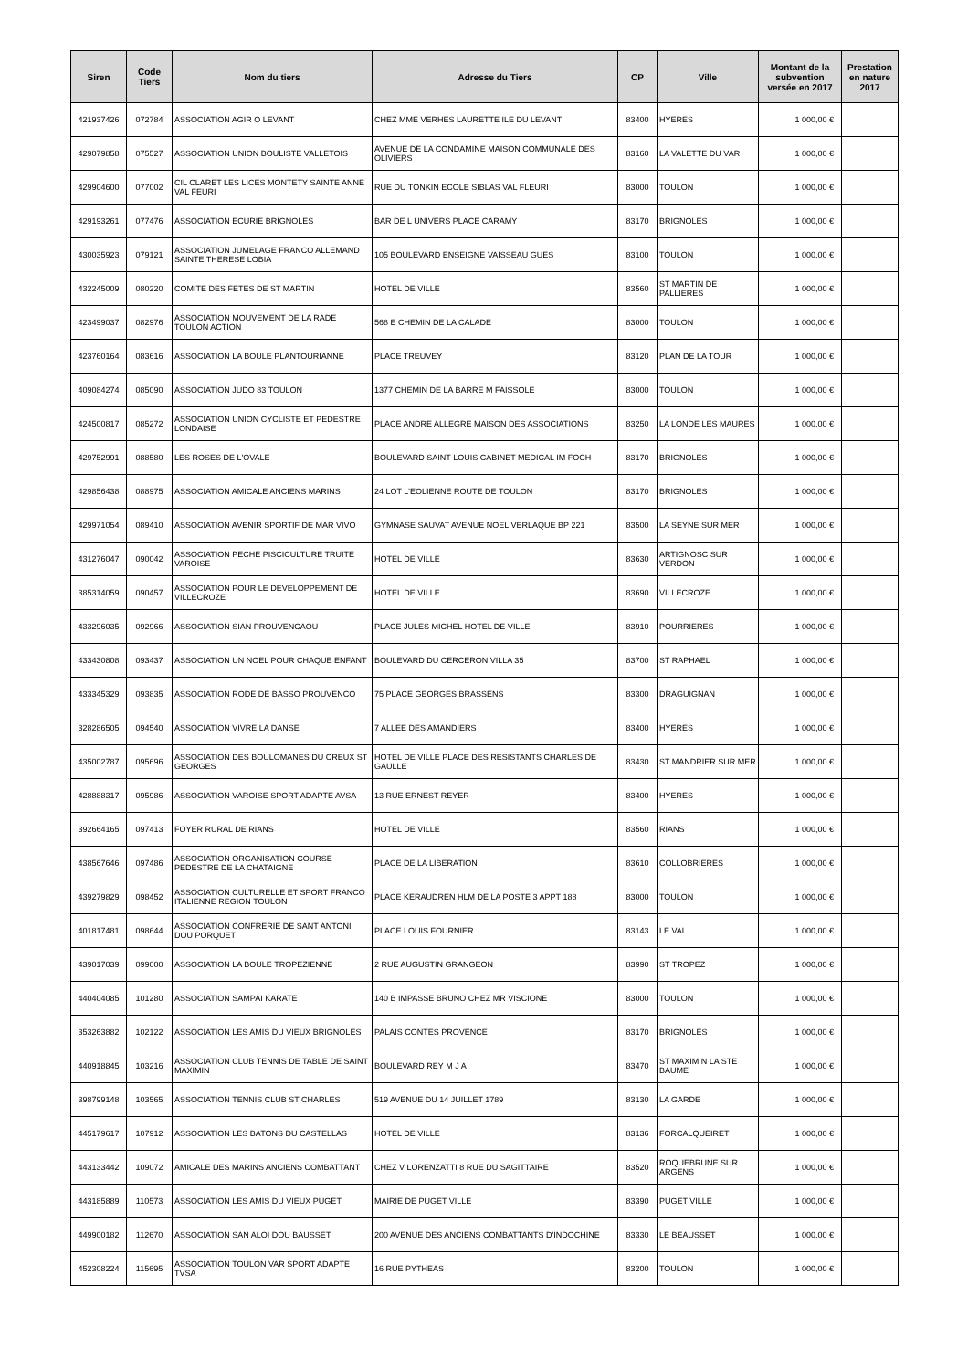| Siren | Code Tiers | Nom du tiers | Adresse du Tiers | CP | Ville | Montant de la subvention versée en 2017 | Prestation en nature 2017 |
| --- | --- | --- | --- | --- | --- | --- | --- |
| 421937426 | 072784 | ASSOCIATION AGIR O LEVANT | CHEZ MME VERHES LAURETTE ILE DU LEVANT | 83400 | HYERES | 1 000,00 € | |
| 429079858 | 075527 | ASSOCIATION UNION BOULISTE VALLETOIS | AVENUE DE LA CONDAMINE MAISON COMMUNALE DES OLIVIERS | 83160 | LA VALETTE DU VAR | 1 000,00 € | |
| 429904600 | 077002 | CIL CLARET LES LICES MONTETY SAINTE ANNE VAL FEURI | RUE DU TONKIN ECOLE SIBLAS VAL FLEURI | 83000 | TOULON | 1 000,00 € | |
| 429193261 | 077476 | ASSOCIATION ECURIE BRIGNOLES | BAR DE L UNIVERS PLACE CARAMY | 83170 | BRIGNOLES | 1 000,00 € | |
| 430035923 | 079121 | ASSOCIATION JUMELAGE FRANCO ALLEMAND SAINTE THERESE LOBIA | 105 BOULEVARD ENSEIGNE VAISSEAU GUES | 83100 | TOULON | 1 000,00 € | |
| 432245009 | 080220 | COMITE DES FETES DE ST MARTIN | HOTEL DE VILLE | 83560 | ST MARTIN DE PALLIERES | 1 000,00 € | |
| 423499037 | 082976 | ASSOCIATION MOUVEMENT DE LA RADE TOULON ACTION | 568 E CHEMIN DE LA CALADE | 83000 | TOULON | 1 000,00 € | |
| 423760164 | 083616 | ASSOCIATION LA BOULE PLANTOURIANNE | PLACE TREUVEY | 83120 | PLAN DE LA TOUR | 1 000,00 € | |
| 409084274 | 085090 | ASSOCIATION JUDO 83 TOULON | 1377 CHEMIN DE LA BARRE M FAISSOLE | 83000 | TOULON | 1 000,00 € | |
| 424500817 | 085272 | ASSOCIATION UNION CYCLISTE ET PEDESTRE LONDAISE | PLACE ANDRE ALLEGRE MAISON DES ASSOCIATIONS | 83250 | LA LONDE LES MAURES | 1 000,00 € | |
| 429752991 | 088580 | LES ROSES DE L'OVALE | BOULEVARD SAINT LOUIS CABINET MEDICAL IM FOCH | 83170 | BRIGNOLES | 1 000,00 € | |
| 429856438 | 088975 | ASSOCIATION AMICALE ANCIENS MARINS | 24 LOT L'EOLIENNE ROUTE DE TOULON | 83170 | BRIGNOLES | 1 000,00 € | |
| 429971054 | 089410 | ASSOCIATION AVENIR SPORTIF DE MAR VIVO | GYMNASE SAUVAT AVENUE NOEL VERLAQUE BP 221 | 83500 | LA SEYNE SUR MER | 1 000,00 € | |
| 431276047 | 090042 | ASSOCIATION PECHE PISCICULTURE TRUITE VAROISE | HOTEL DE VILLE | 83630 | ARTIGNOSC SUR VERDON | 1 000,00 € | |
| 385314059 | 090457 | ASSOCIATION POUR LE DEVELOPPEMENT DE VILLECROZE | HOTEL DE VILLE | 83690 | VILLECROZE | 1 000,00 € | |
| 433296035 | 092966 | ASSOCIATION SIAN PROUVENCAOU | PLACE JULES MICHEL HOTEL DE VILLE | 83910 | POURRIERES | 1 000,00 € | |
| 433430808 | 093437 | ASSOCIATION UN NOEL POUR CHAQUE ENFANT | BOULEVARD DU CERCERON VILLA 35 | 83700 | ST RAPHAEL | 1 000,00 € | |
| 433345329 | 093835 | ASSOCIATION RODE DE BASSO PROUVENCO | 75 PLACE GEORGES BRASSENS | 83300 | DRAGUIGNAN | 1 000,00 € | |
| 328286505 | 094540 | ASSOCIATION VIVRE LA DANSE | 7 ALLEE DES AMANDIERS | 83400 | HYERES | 1 000,00 € | |
| 435002787 | 095696 | ASSOCIATION DES BOULOMANES DU CREUX ST GEORGES | HOTEL DE VILLE PLACE DES RESISTANTS CHARLES DE GAULLE | 83430 | ST MANDRIER SUR MER | 1 000,00 € | |
| 428888317 | 095986 | ASSOCIATION VAROISE SPORT ADAPTE AVSA | 13 RUE ERNEST REYER | 83400 | HYERES | 1 000,00 € | |
| 392664165 | 097413 | FOYER RURAL DE RIANS | HOTEL DE VILLE | 83560 | RIANS | 1 000,00 € | |
| 438567646 | 097486 | ASSOCIATION ORGANISATION COURSE PEDESTRE DE LA CHATAIGNE | PLACE DE LA LIBERATION | 83610 | COLLOBRIERES | 1 000,00 € | |
| 439279829 | 098452 | ASSOCIATION CULTURELLE ET SPORT FRANCO ITALIENNE REGION TOULON | PLACE KERAUDREN HLM DE LA POSTE 3 APPT 188 | 83000 | TOULON | 1 000,00 € | |
| 401817481 | 098644 | ASSOCIATION CONFRERIE DE SANT ANTONI DOU PORQUET | PLACE LOUIS FOURNIER | 83143 | LE VAL | 1 000,00 € | |
| 439017039 | 099000 | ASSOCIATION LA BOULE TROPEZIENNE | 2 RUE AUGUSTIN GRANGEON | 83990 | ST TROPEZ | 1 000,00 € | |
| 440404085 | 101280 | ASSOCIATION SAMPAI KARATE | 140 B IMPASSE BRUNO CHEZ MR VISCIONE | 83000 | TOULON | 1 000,00 € | |
| 353263882 | 102122 | ASSOCIATION LES AMIS DU VIEUX BRIGNOLES | PALAIS CONTES PROVENCE | 83170 | BRIGNOLES | 1 000,00 € | |
| 440918845 | 103216 | ASSOCIATION CLUB TENNIS DE TABLE DE SAINT MAXIMIN | BOULEVARD REY M J A | 83470 | ST MAXIMIN LA STE BAUME | 1 000,00 € | |
| 398799148 | 103565 | ASSOCIATION TENNIS CLUB ST CHARLES | 519 AVENUE DU 14 JUILLET 1789 | 83130 | LA GARDE | 1 000,00 € | |
| 445179617 | 107912 | ASSOCIATION LES BATONS DU CASTELLAS | HOTEL DE VILLE | 83136 | FORCALQUEIRET | 1 000,00 € | |
| 443133442 | 109072 | AMICALE DES MARINS ANCIENS COMBATTANT | CHEZ V LORENZATTI 8 RUE DU SAGITTAIRE | 83520 | ROQUEBRUNE SUR ARGENS | 1 000,00 € | |
| 443185889 | 110573 | ASSOCIATION LES AMIS DU VIEUX PUGET | MAIRIE DE PUGET VILLE | 83390 | PUGET VILLE | 1 000,00 € | |
| 449900182 | 112670 | ASSOCIATION SAN ALOI DOU BAUSSET | 200 AVENUE DES ANCIENS COMBATTANTS D'INDOCHINE | 83330 | LE BEAUSSET | 1 000,00 € | |
| 452308224 | 115695 | ASSOCIATION TOULON VAR SPORT ADAPTE TVSA | 16 RUE PYTHEAS | 83200 | TOULON | 1 000,00 € | |